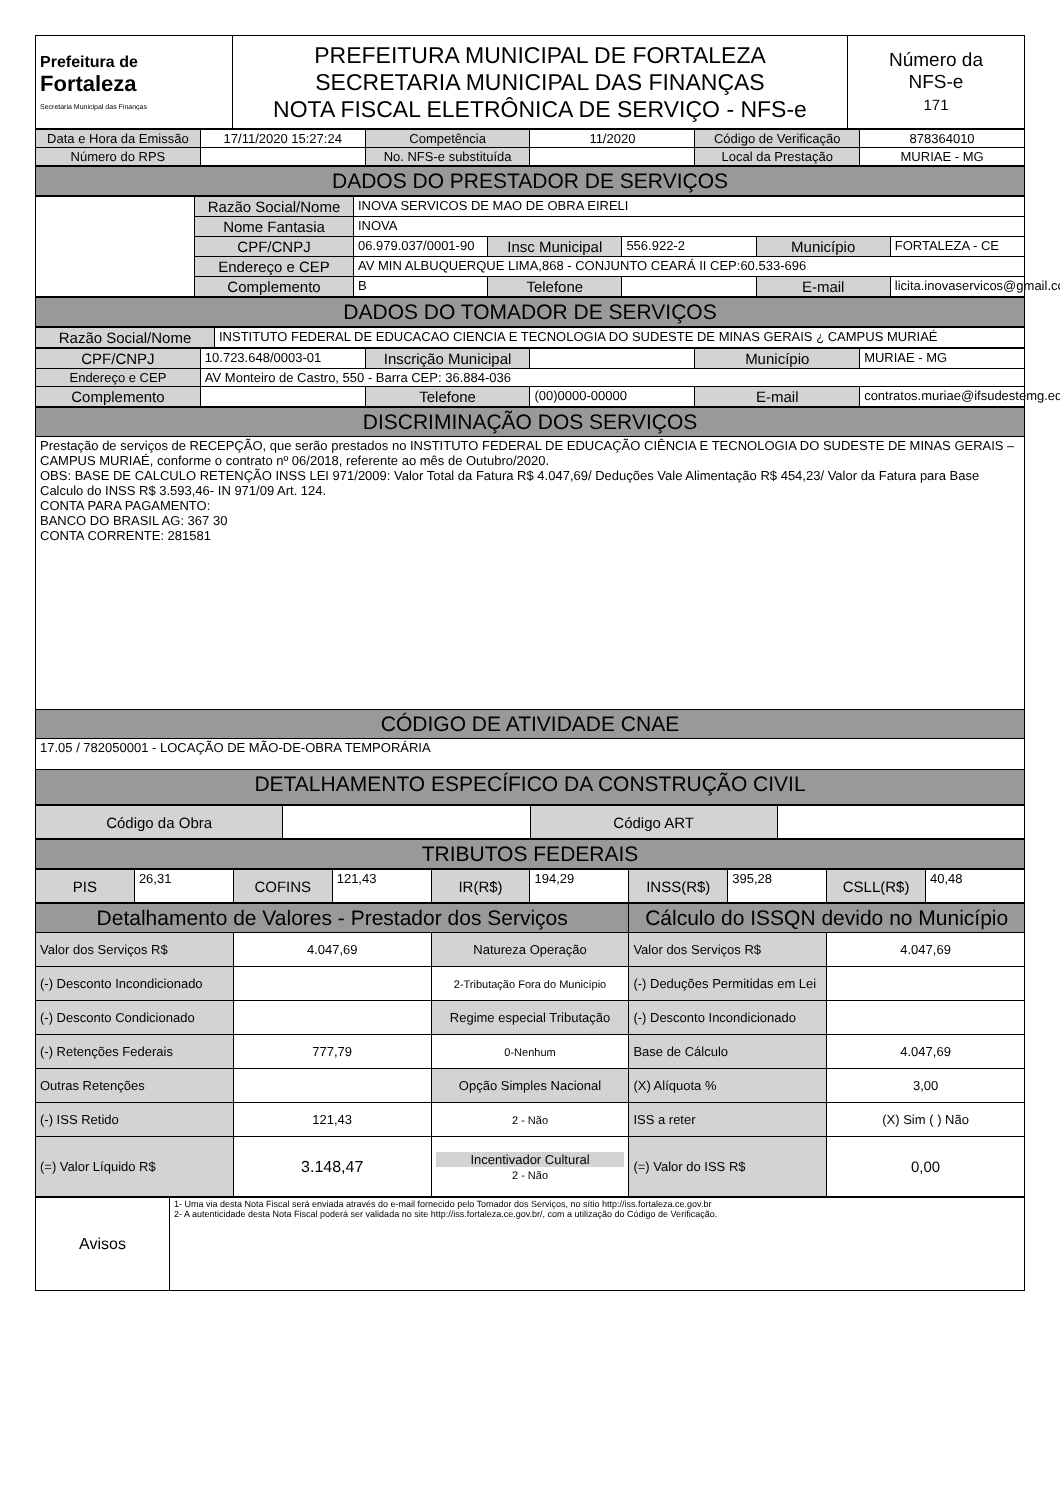| Prefeitura de Fortaleza Secretaria Municipal das Finanças | PREFEITURA MUNICIPAL DE FORTALEZA SECRETARIA MUNICIPAL DAS FINANÇAS NOTA FISCAL ELETRÔNICA DE SERVIÇO - NFS-e | Número da NFS-e 171 |
| Data e Hora da Emissão | 17/11/2020 15:27:24 | Competência | 11/2020 | Código de Verificação | 878364010 |
| Número do RPS | | No. NFS-e substituída | | Local da Prestação | MURIAE - MG |
| DADOS DO PRESTADOR DE SERVIÇOS |
| | Razão Social/Nome | INOVA SERVICOS DE MAO DE OBRA EIRELI | | | | |
| | Nome Fantasia | INOVA | | | | |
| | CPF/CNPJ | 06.979.037/0001-90 | Insc Municipal | 556.922-2 | Município | FORTALEZA - CE |
| | Endereço e CEP | AV MIN ALBUQUERQUE LIMA,868 - CONJUNTO CEARÁ II CEP:60.533-696 | | | | |
| | Complemento | B | Telefone | | E-mail | licita.inovaservicos@gmail.com |
| DADOS DO TOMADOR DE SERVIÇOS |
| Razão Social/Nome | INSTITUTO FEDERAL DE EDUCACAO CIENCIA E TECNOLOGIA DO SUDESTE DE MINAS GERAIS ¿ CAMPUS MURIAÉ |
| CPF/CNPJ | 10.723.648/0003-01 | Inscrição Municipal | | Município | MURIAE - MG |
| Endereço e CEP | AV Monteiro de Castro, 550 - Barra CEP: 36.884-036 | | | | |
| Complemento | | Telefone | (00)0000-00000 | E-mail | contratos.muriae@ifsudestemg.edu |
| DISCRIMINAÇÃO DOS SERVIÇOS |
| Prestação de serviços de RECEPÇÃO, que serão prestados no INSTITUTO FEDERAL DE EDUCAÇÃO CIÊNCIA E TECNOLOGIA DO SUDESTE DE MINAS GERAIS – CAMPUS MURIAÉ, conforme o contrato nº 06/2018, referente ao mês de Outubro/2020. OBS: BASE DE CALCULO RETENÇÃO INSS LEI 971/2009: Valor Total da Fatura R$ 4.047,69/ Deduções Vale Alimentação R$ 454,23/ Valor da Fatura para Base Calculo do INSS R$ 3.593,46- IN 971/09 Art. 124. CONTA PARA PAGAMENTO: BANCO DO BRASIL AG: 367 30 CONTA CORRENTE: 281581 |
| CÓDIGO DE ATIVIDADE CNAE |
| 17.05 / 782050001 - LOCAÇÃO DE MÃO-DE-OBRA TEMPORÁRIA |
| DETALHAMENTO ESPECÍFICO DA CONSTRUÇÃO CIVIL |
| Código da Obra | | Código ART | |
| TRIBUTOS FEDERAIS |
| PIS | 26,31 | COFINS | 121,43 | IR(R$) | 194,29 | INSS(R$) | 395,28 | CSLL(R$) | 40,48 |
| Detalhamento de Valores - Prestador dos Serviços | | | Cálculo do ISSQN devido no Município | |
| Valor dos Serviços R$ | 4.047,69 | Natureza Operação | Valor dos Serviços R$ | 4.047,69 |
| (-) Desconto Incondicionado | | 2-Tributação Fora do Município | (-) Deduções Permitidas em Lei | |
| (-) Desconto Condicionado | | Regime especial Tributação | (-) Desconto Incondicionado | |
| (-) Retenções Federais | 777,79 | 0-Nenhum | Base de Cálculo | 4.047,69 |
| Outras Retenções | | Opção Simples Nacional | (X) Alíquota % | 3,00 |
| (-) ISS Retido | 121,43 | 2 - Não | ISS a reter | (X) Sim ( ) Não |
| (=) Valor Líquido R$ | 3.148,47 | Incentivador Cultural 2 - Não | (=) Valor do ISS R$ | 0,00 |
| Avisos | 1- Uma via desta Nota Fiscal será enviada através do e-mail fornecido pelo Tomador dos Serviços, no sítio http://iss.fortaleza.ce.gov.br 2- A autenticidade desta Nota Fiscal poderá ser validada no site http://iss.fortaleza.ce.gov.br/, com a utilização do Código de Verificação. |